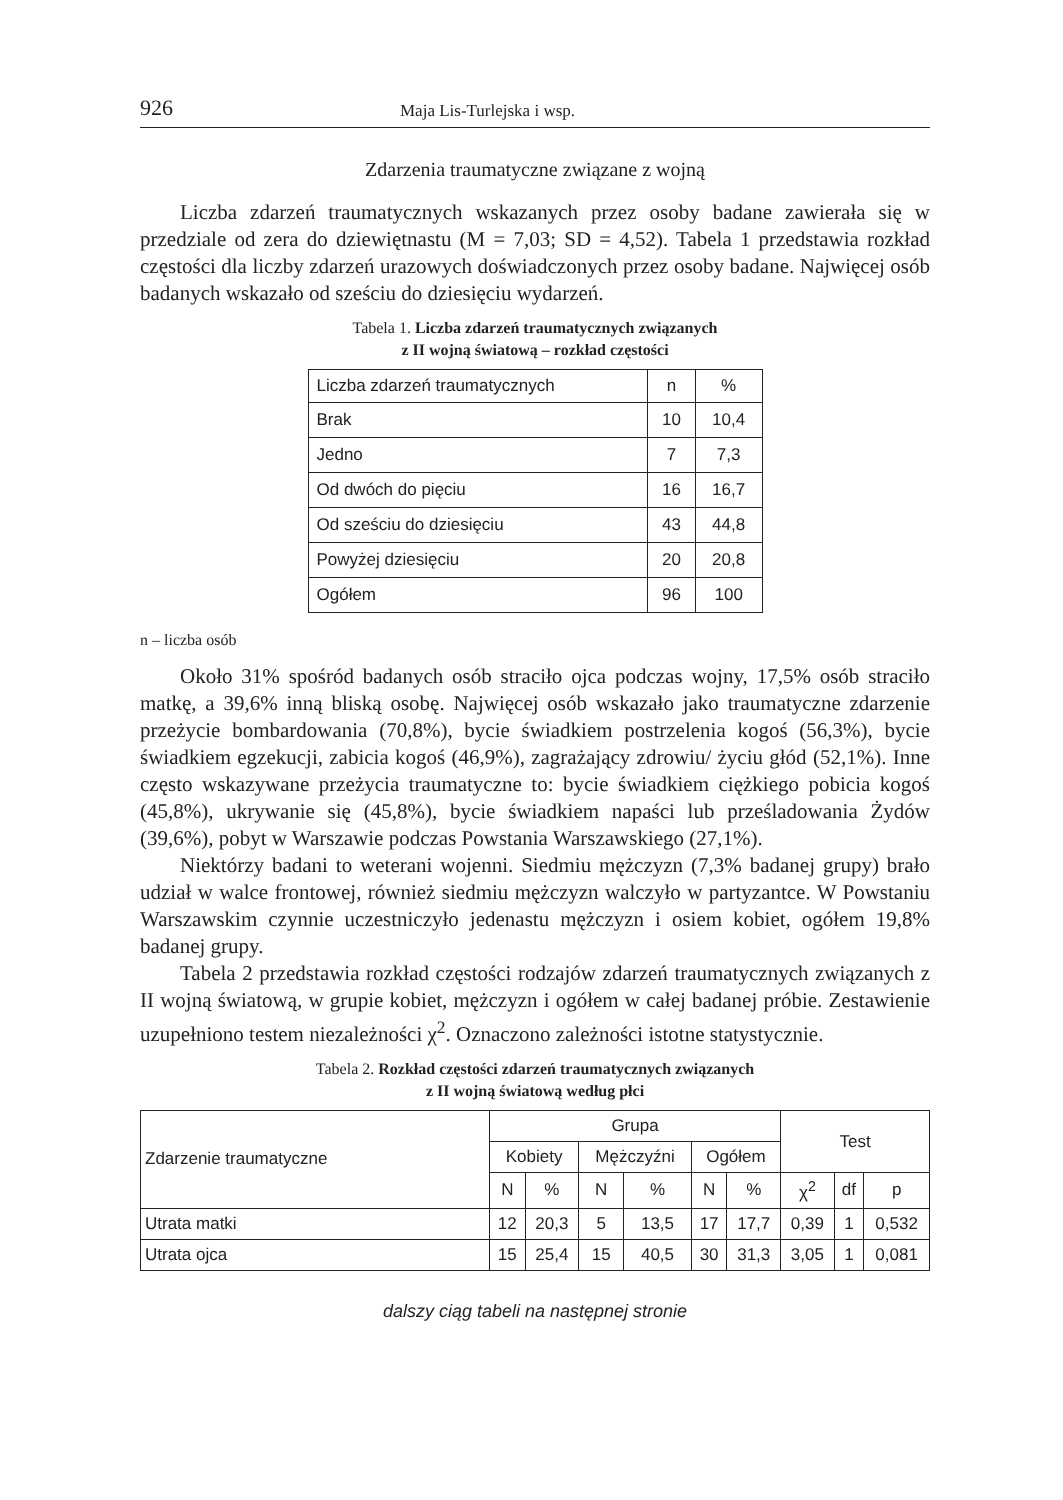926 Maja Lis-Turlejska i wsp.
Zdarzenia traumatyczne związane z wojną
Liczba zdarzeń traumatycznych wskazanych przez osoby badane zawierała się w przedziale od zera do dziewiętnastu (M = 7,03; SD = 4,52). Tabela 1 przedstawia rozkład częstości dla liczby zdarzeń urazowych doświadczonych przez osoby badane. Najwięcej osób badanych wskazało od sześciu do dziesięciu wydarzeń.
Tabela 1. Liczba zdarzeń traumatycznych związanych
z II wojną światową – rozkład częstości
| Liczba zdarzeń traumatycznych | n | % |
| --- | --- | --- |
| Brak | 10 | 10,4 |
| Jedno | 7 | 7,3 |
| Od dwóch do pięciu | 16 | 16,7 |
| Od sześciu do dziesięciu | 43 | 44,8 |
| Powyżej dziesięciu | 20 | 20,8 |
| Ogółem | 96 | 100 |
n – liczba osób
Około 31% spośród badanych osób straciło ojca podczas wojny, 17,5% osób straciło matkę, a 39,6% inną bliską osobę. Najwięcej osób wskazało jako traumatyczne zdarzenie przeżycie bombardowania (70,8%), bycie świadkiem postrzelenia kogoś (56,3%), bycie świadkiem egzekucji, zabicia kogoś (46,9%), zagrażający zdrowiu/ życiu głód (52,1%). Inne często wskazywane przeżycia traumatyczne to: bycie świadkiem ciężkiego pobicia kogoś (45,8%), ukrywanie się (45,8%), bycie świadkiem napaści lub prześladowania Żydów (39,6%), pobyt w Warszawie podczas Powstania Warszawskiego (27,1%).
Niektórzy badani to weterani wojenni. Siedmiu mężczyzn (7,3% badanej grupy) brało udział w walce frontowej, również siedmiu mężczyzn walczyło w partyzantce. W Powstaniu Warszawskim czynnie uczestniczyło jedenastu mężczyzn i osiem kobiet, ogółem 19,8% badanej grupy.
Tabela 2 przedstawia rozkład częstości rodzajów zdarzeń traumatycznych związanych z II wojną światową, w grupie kobiet, mężczyzn i ogółem w całej badanej próbie. Zestawienie uzupełniono testem niezależności χ<sup>2</sup>. Oznaczono zależności istotne statystycznie.
Tabela 2. Rozkład częstości zdarzeń traumatycznych związanych
z II wojną światową według płci
| Zdarzenie traumatyczne | Grupa | | | | | | Test | | |
| --- | --- | --- | --- | --- | --- | --- | --- | --- | --- |
| | Kobiety | | Mężczyźni | | Ogółem | | | | |
| | N | % | N | % | N | % | χ<sup>2</sup> | df | p |
| Utrata matki | 12 | 20,3 | 5 | 13,5 | 17 | 17,7 | 0,39 | 1 | 0,532 |
| Utrata ojca | 15 | 25,4 | 15 | 40,5 | 30 | 31,3 | 3,05 | 1 | 0,081 |
dalszy ciąg tabeli na następnej stronie